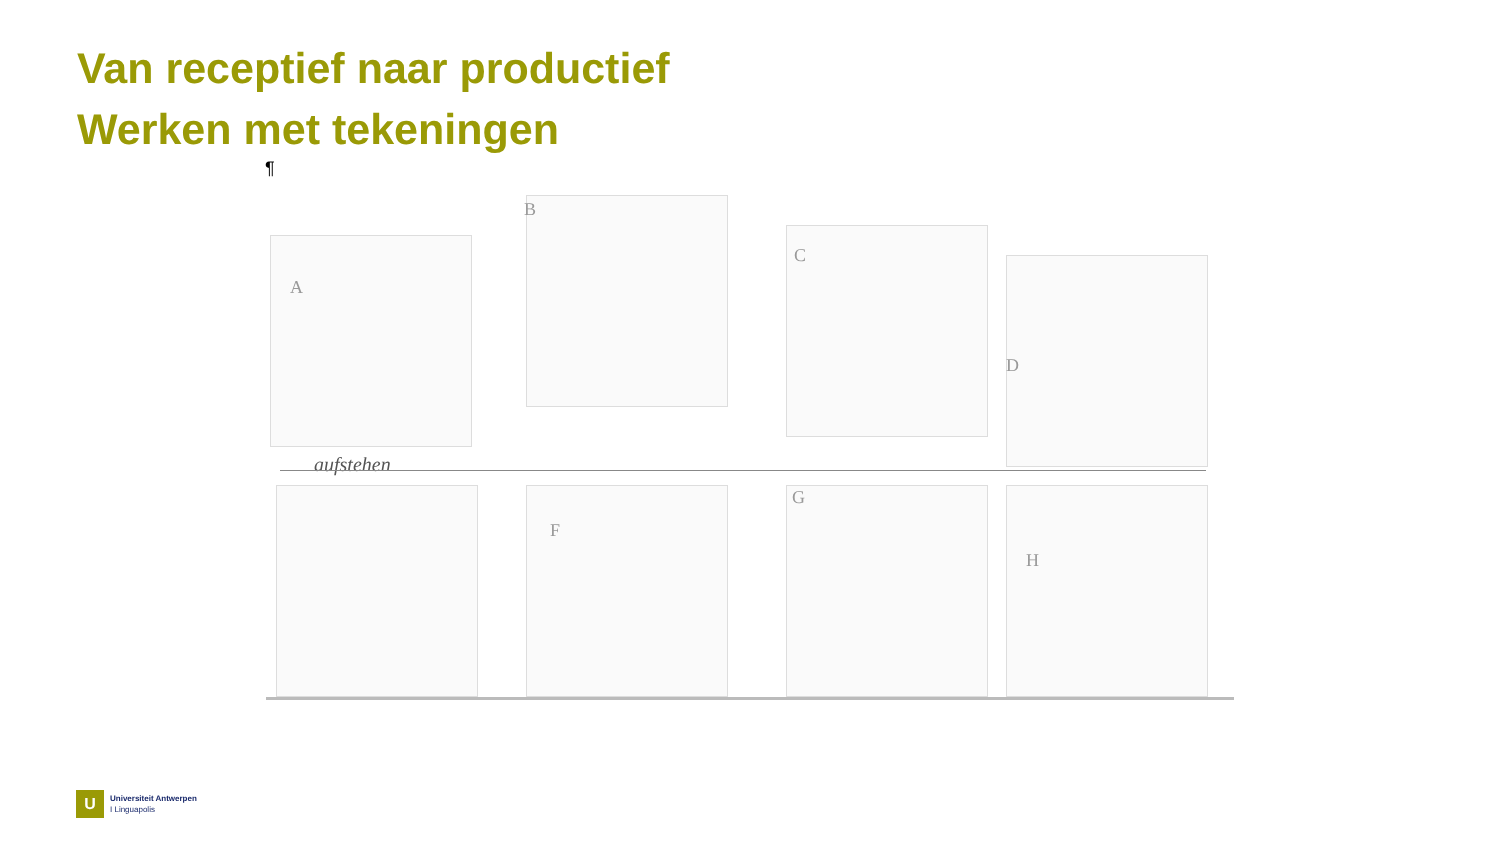Van receptief naar productief
Werken met tekeningen
¶
A
B
C
D
aufstehen
F
G
H
U
Universiteit Antwerpen
I Linguapolis